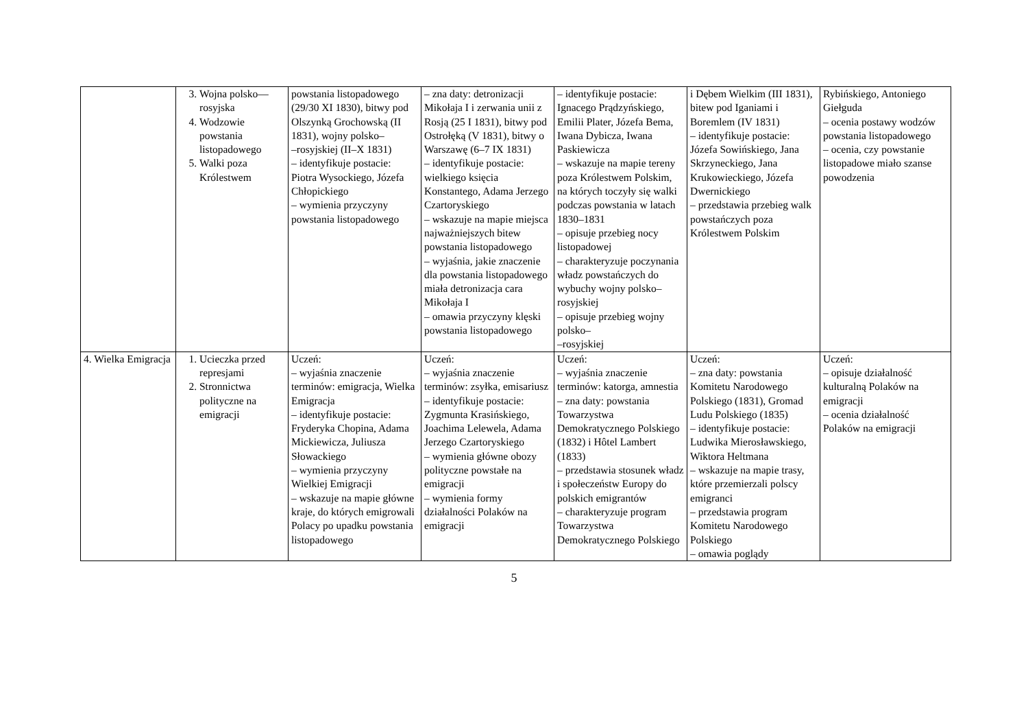| | 3. Wojna polsko—rosyjska 4. Wodzowie powstania listopadowego 5. Walki poza Królestwem | powstania listopadowego (29/30 XI 1830), bitwy pod Olszynką Grochowską (II 1831), wojny polsko– –rosyjskiej (II–X 1831) – identyfikuje postacie: Piotra Wysockiego, Józefa Chłopickiego – wymienia przyczyny powstania listopadowego | – zna daty: detronizacji Mikołaja I i zerwania unii z Rosją (25 I 1831), bitwy pod Ostrołęką (V 1831), bitwy o Warszawę (6–7 IX 1831) – identyfikuje postacie: wielkiego księcia Konstantego, Adama Jerzego Czartoryskiego – wskazuje na mapie miejsca najważniejszych bitew powstania listopadowego – wyjaśnia, jakie znaczenie dla powstania listopadowego miała detronizacja cara Mikołaja I – omawia przyczyny klęski powstania listopadowego | – identyfikuje postacie: Ignacego Prądzyńskiego, Emilii Plater, Józefa Bema, Iwana Dybicza, Iwana Paskiewicza – wskazuje na mapie tereny poza Królestwem Polskim, na których toczyły się walki podczas powstania w latach 1830–1831 – opisuje przebieg nocy listopadowej – charakteryzuje poczynania władz powstańczych do wybuchy wojny polsko–rosyjskiej – opisuje przebieg wojny polsko– –rosyjskiej | i Dębem Wielkim (III 1831), bitew pod Iganiami i Boremlem (IV 1831) – identyfikuje postacie: Józefa Sowińskiego, Jana Skrzyneckiego, Jana Krukowieckiego, Józefa Dwernickiego – przedstawia przebieg walk powstańczych poza Królestwem Polskim | Rybińskiego, Antoniego Giełguda – ocenia postawy wodzów powstania listopadowego – ocenia, czy powstanie listopadowe miało szanse powodzenia |
| 4. Wielka Emigracja | 1. Ucieczka przed represjami 2. Stronnictwa polityczne na emigracji | Uczeń: – wyjaśnia znaczenie terminów: emigracja, Wielka Emigracja – identyfikuje postacie: Fryderyka Chopina, Adama Mickiewicza, Juliusza Słowackiego – wymienia przyczyny Wielkiej Emigracji – wskazuje na mapie główne kraje, do których emigrowali Polacy po upadku powstania listopadowego | Uczeń: – wyjaśnia znaczenie terminów: zsyłka, emisariusz – identyfikuje postacie: Zygmunta Krasińskiego, Joachima Lelewela, Adama Jerzego Czartoryskiego – wymienia główne obozy polityczne powstałe na emigracji – wymienia formy działalności Polaków na emigracji | Uczeń: – wyjaśnia znaczenie terminów: katorga, amnestia – zna daty: powstania Towarzystwa Demokratycznego Polskiego (1832) i Hôtel Lambert (1833) – przedstawia stosunek władz i społeczeństw Europy do polskich emigrantów – charakteryzuje program Towarzystwa Demokratycznego Polskiego | Uczeń: – zna daty: powstania Komitetu Narodowego Polskiego (1831), Gromad Ludu Polskiego (1835) – identyfikuje postacie: Ludwika Mierosławskiego, Wiktora Heltmana – wskazuje na mapie trasy, które przemierzali polscy emigranci – przedstawia program Komitetu Narodowego Polskiego – omawia poglądy | Uczeń: – opisuje działalność kulturalną Polaków na emigracji – ocenia działalność Polaków na emigracji |
5